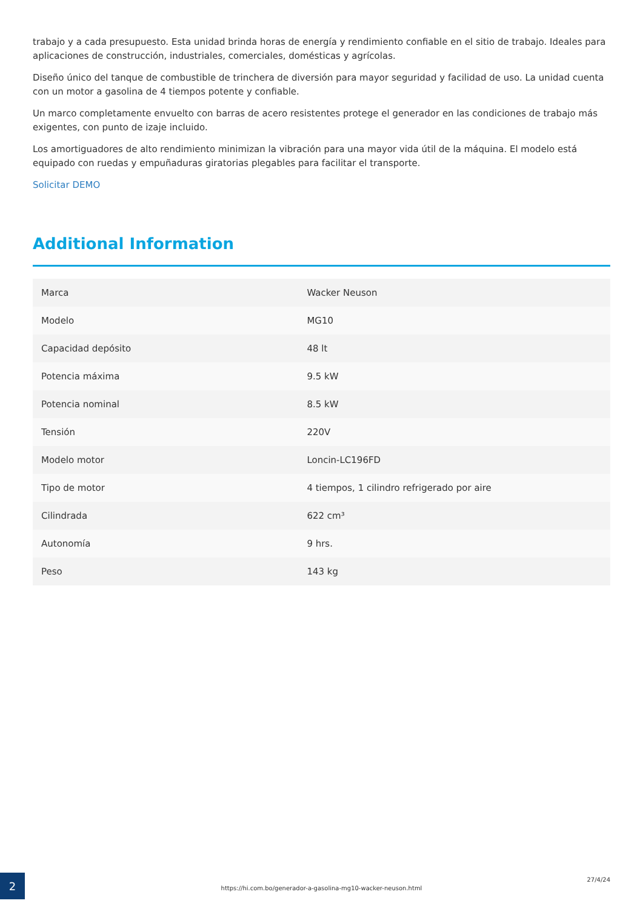trabajo y a cada presupuesto. Esta unidad brinda horas de energía y rendimiento confiable en el sitio de trabajo. Ideales para aplicaciones de construcción, industriales, comerciales, domésticas y agrícolas.
Diseño único del tanque de combustible de trinchera de diversión para mayor seguridad y facilidad de uso. La unidad cuenta con un motor a gasolina de 4 tiempos potente y confiable.
Un marco completamente envuelto con barras de acero resistentes protege el generador en las condiciones de trabajo más exigentes, con punto de izaje incluido.
Los amortiguadores de alto rendimiento minimizan la vibración para una mayor vida útil de la máquina. El modelo está equipado con ruedas y empuñaduras giratorias plegables para facilitar el transporte.
Solicitar DEMO
Additional Information
| Marca | Wacker Neuson |
| Modelo | MG10 |
| Capacidad depósito | 48 lt |
| Potencia máxima | 9.5 kW |
| Potencia nominal | 8.5 kW |
| Tensión | 220V |
| Modelo motor | Loncin-LC196FD |
| Tipo de motor | 4 tiempos, 1 cilindro refrigerado por aire |
| Cilindrada | 622 cm³ |
| Autonomía | 9 hrs. |
| Peso | 143 kg |
2
https://hi.com.bo/generador-a-gasolina-mg10-wacker-neuson.html
27/4/24